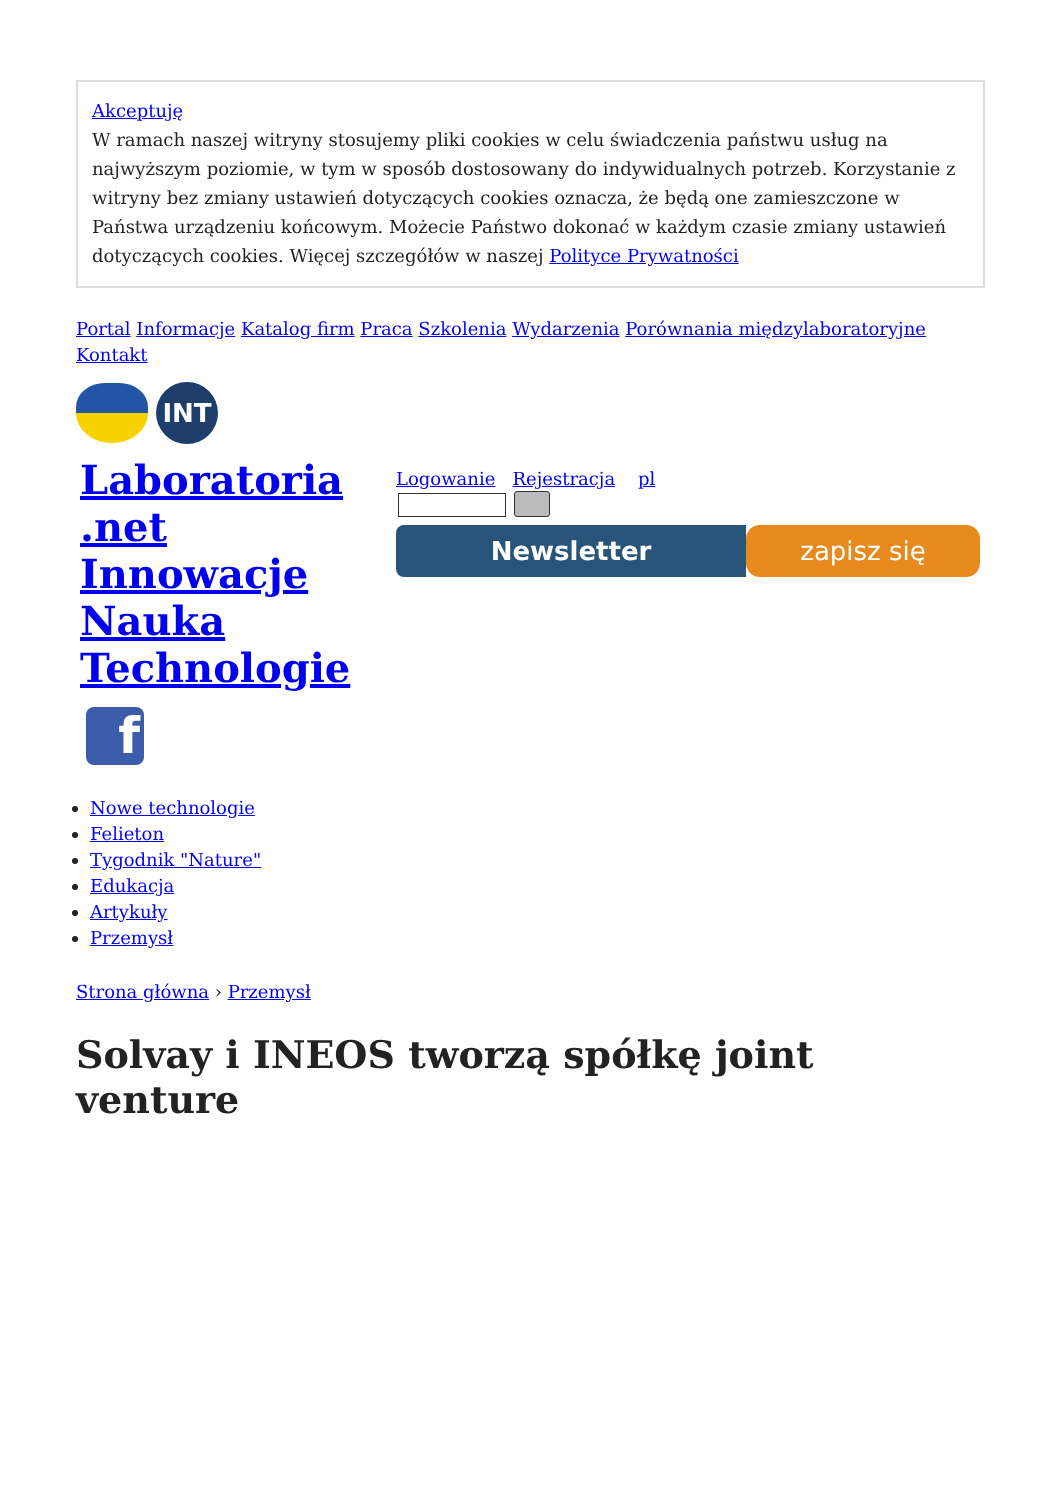Akceptuję
W ramach naszej witryny stosujemy pliki cookies w celu świadczenia państwu usług na najwyższym poziomie, w tym w sposób dostosowany do indywidualnych potrzeb. Korzystanie z witryny bez zmiany ustawień dotyczących cookies oznacza, że będą one zamieszczone w Państwa urządzeniu końcowym. Możecie Państwo dokonać w każdym czasie zmiany ustawień dotyczących cookies. Więcej szczegółów w naszej Polityce Prywatności
Portal Informacje Katalog firm Praca Szkolenia Wydarzenia Porównania międzylaboratoryjne Kontakt
INT
Laboratoria .net Innowacje Nauka Technologie
Logowanie Rejestracja pl
Newsletter zapisz się
f
Nowe technologie
Felieton
Tygodnik "Nature"
Edukacja
Artykuły
Przemysł
Strona główna › Przemysł
Solvay i INEOS tworzą spółkę joint venture